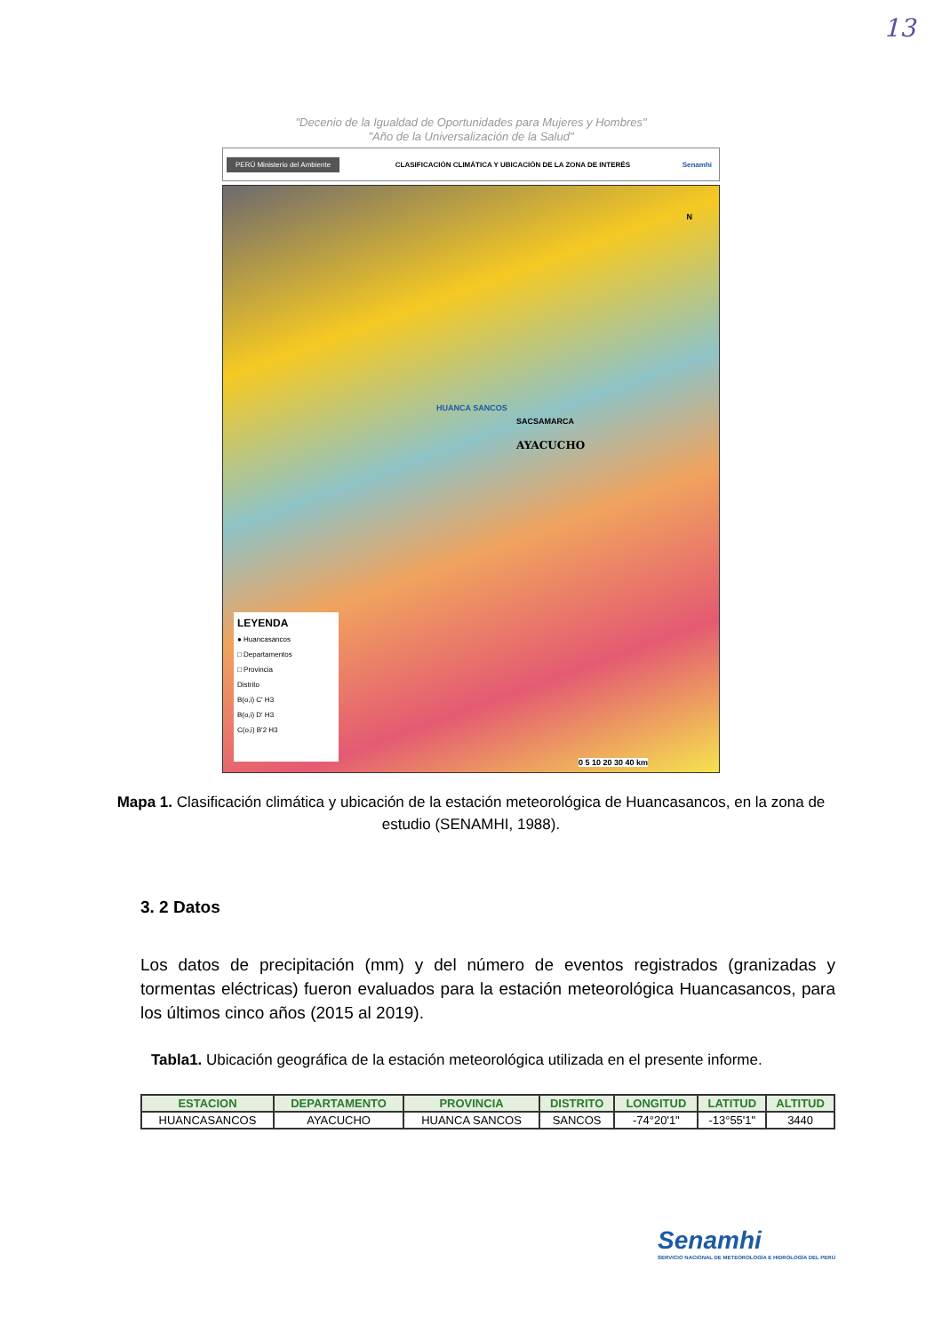13
"Decenio de la Igualdad de Oportunidades para Mujeres y Hombres"
"Año de la Universalización de la Salud"
PERÚ Ministerio del Ambiente CLASIFICACIÓN CLIMÁTICA Y UBICACIÓN DE LA ZONA DE INTERÉS Senamhi
HUANCA SANCOS
SACSAMARCA
AYACUCHO
N
LEYENDA
● Huancasancos
□ Departamentos
□ Provincia
Distrito
B(o,i) C' H3
B(o,i) D' H3
C(o,i) B'2 H3
0 5 10 20 30 40 km
Mapa 1. Clasificación climática y ubicación de la estación meteorológica de Huancasancos, en la zona de estudio (SENAMHI, 1988).
3. 2 Datos
Los datos de precipitación (mm) y del número de eventos registrados (granizadas y tormentas eléctricas) fueron evaluados para la estación meteorológica Huancasancos, para los últimos cinco años (2015 al 2019).
Tabla1. Ubicación geográfica de la estación meteorológica utilizada en el presente informe.
| ESTACION | DEPARTAMENTO | PROVINCIA | DISTRITO | LONGITUD | LATITUD | ALTITUD |
| --- | --- | --- | --- | --- | --- | --- |
| HUANCASANCOS | AYACUCHO | HUANCA SANCOS | SANCOS | -74°20'1" | -13°55'1" | 3440 |
Senamhi
SERVICIO NACIONAL DE METEOROLOGÍA E HIDROLOGÍA DEL PERÚ